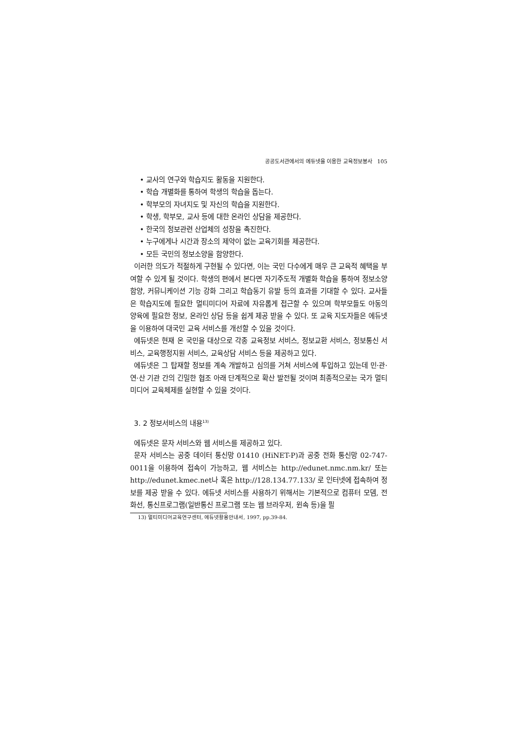공공도서관에서의 에듀넷을 이용한 교육정보봉사 105
• 교사의 연구와 학습지도 활동을 지원한다.
• 학습 개별화를 통하여 학생의 학습을 돕는다.
• 학부모의 자녀지도 및 자신의 학습을 지원한다.
• 학생, 학부모, 교사 등에 대한 온라인 상담을 제공한다.
• 한국의 정보관련 산업체의 성장을 촉진한다.
• 누구에게나 시간과 장소의 제약이 없는 교육기회를 제공한다.
• 모든 국민의 정보소양을 함양한다.
이러한 의도가 적절하게 구현될 수 있다면, 이는 국민 다수에게 매우 큰 교육적 혜택을 부여할 수 있게 될 것이다. 학생의 편에서 본다면 자기주도적 개별화 학습을 통하여 정보소양 함양, 커뮤니케이션 기능 강화 그리고 학습동기 유발 등의 효과를 기대할 수 있다. 교사들은 학습지도에 필요한 멀티미디어 자료에 자유롭게 접근할 수 있으며 학부모들도 아동의 양육에 필요한 정보, 온라인 상담 등을 쉽게 제공 받을 수 있다. 또 교육 지도자들은 에듀넷을 이용하여 대국민 교육 서비스를 개선할 수 있을 것이다.
에듀넷은 현재 온 국민을 대상으로 각종 교육정보 서비스, 정보교환 서비스, 정보통신 서비스, 교육행정지원 서비스, 교육상담 서비스 등을 제공하고 있다.
에듀넷은 그 탑재할 정보를 계속 개발하고 심의를 거쳐 서비스에 투입하고 있는데 민·관·연·산 기관 간의 긴밀한 협조 아래 단계적으로 확산 발전될 것이며 최종적으로는 국가 멀티미디어 교육체제를 실현할 수 있을 것이다.
3. 2 정보서비스의 내용<sup>13)</sup>
에듀넷은 문자 서비스와 웹 서비스를 제공하고 있다.
문자 서비스는 공중 데이터 통신망 01410 (HiNET-P)과 공중 전화 통신망 02-747-0011을 이용하여 접속이 가능하고, 웹 서비스는 http://edunet.nmc.nm.kr/ 또는 http://edunet.kmec.net나 혹은 http://128.134.77.133/ 로 인터넷에 접속하여 정보를 제공 받을 수 있다. 에듀넷 서비스를 사용하기 위해서는 기본적으로 컴퓨터 모뎀, 전화선, 통신프로그램(일반통신 프로그램 또는 웹 브라우저, 윈속 등)을 필
13) 멀티미디어교육연구센터, 에듀넷활용안내서, 1997, pp.39-84.